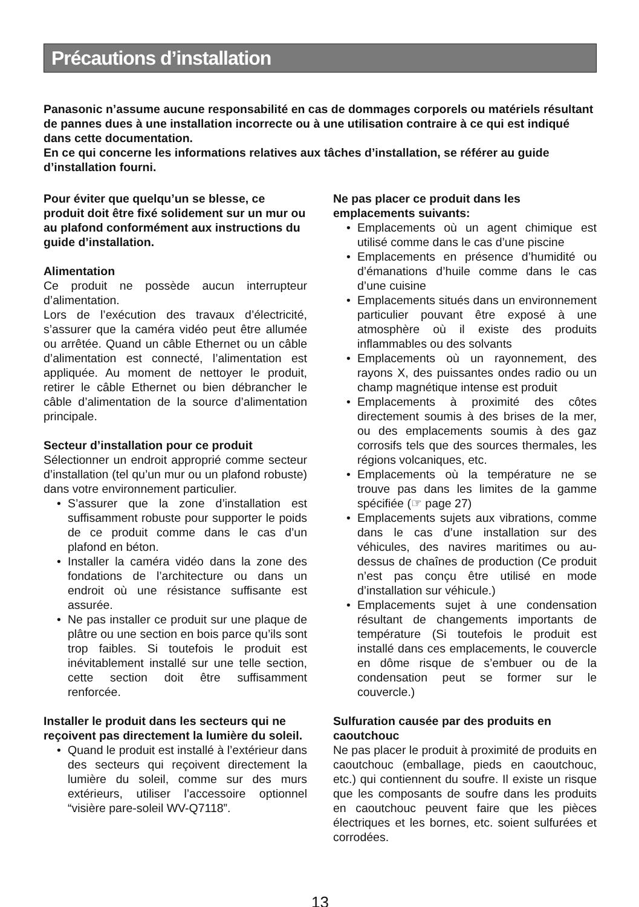Précautions d’installation
Panasonic n’assume aucune responsabilité en cas de dommages corporels ou matériels résultant de pannes dues à une installation incorrecte ou à une utilisation contraire à ce qui est indiqué dans cette documentation.
En ce qui concerne les informations relatives aux tâches d’installation, se référer au guide d’installation fourni.
Pour éviter que quelqu’un se blesse, ce produit doit être fixé solidement sur un mur ou au plafond conformément aux instructions du guide d’installation.
Alimentation
Ce produit ne possède aucun interrupteur d’alimentation.
Lors de l’exécution des travaux d’électricité, s’assurer que la caméra vidéo peut être allumée ou arrêtée. Quand un câble Ethernet ou un câble d’alimentation est connecté, l’alimentation est appliquée. Au moment de nettoyer le produit, retirer le câble Ethernet ou bien débrancher le câble d’alimentation de la source d’alimentation principale.
Secteur d’installation pour ce produit
Sélectionner un endroit approprié comme secteur d’installation (tel qu’un mur ou un plafond robuste) dans votre environnement particulier.
• S’assurer que la zone d’installation est suffisamment robuste pour supporter le poids de ce produit comme dans le cas d’un plafond en béton.
• Installer la caméra vidéo dans la zone des fondations de l’architecture ou dans un endroit où une résistance suffisante est assurée.
• Ne pas installer ce produit sur une plaque de plâtre ou une section en bois parce qu’ils sont trop faibles. Si toutefois le produit est inévitablement installé sur une telle section, cette section doit être suffisamment renforcée.
Installer le produit dans les secteurs qui ne reçoivent pas directement la lumière du soleil.
• Quand le produit est installé à l’extérieur dans des secteurs qui reçoivent directement la lumière du soleil, comme sur des murs extérieurs, utiliser l’accessoire optionnel “visière pare-soleil WV-Q7118”.
Ne pas placer ce produit dans les emplacements suivants:
• Emplacements où un agent chimique est utilisé comme dans le cas d’une piscine
• Emplacements en présence d’humidité ou d’émanations d’huile comme dans le cas d’une cuisine
• Emplacements situés dans un environnement particulier pouvant être exposé à une atmosphère où il existe des produits inflammables ou des solvants
• Emplacements où un rayonnement, des rayons X, des puissantes ondes radio ou un champ magnétique intense est produit
• Emplacements à proximité des côtes directement soumis à des brises de la mer, ou des emplacements soumis à des gaz corrosifs tels que des sources thermales, les régions volcaniques, etc.
• Emplacements où la température ne se trouve pas dans les limites de la gamme spécifiée (☞ page 27)
• Emplacements sujets aux vibrations, comme dans le cas d’une installation sur des véhicules, des navires maritimes ou au-dessus de chaînes de production (Ce produit n’est pas conçu être utilisé en mode d’installation sur véhicule.)
• Emplacements sujet à une condensation résultant de changements importants de température (Si toutefois le produit est installé dans ces emplacements, le couvercle en dôme risque de s’embuer ou de la condensation peut se former sur le couvercle.)
Sulfuration causée par des produits en caoutchouc
Ne pas placer le produit à proximité de produits en caoutchouc (emballage, pieds en caoutchouc, etc.) qui contiennent du soufre. Il existe un risque que les composants de soufre dans les produits en caoutchouc peuvent faire que les pièces électriques et les bornes, etc. soient sulfurées et corrodées.
13